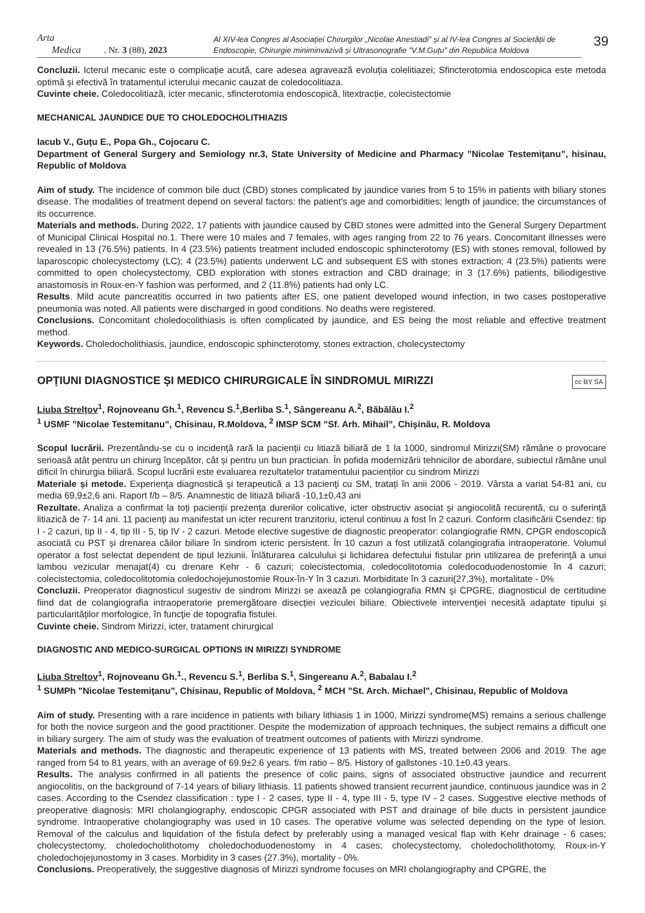Arta
Medica
. Nr. 3 (88), 2023
Al XIV-lea Congres al Asociației Chirurgilor „Nicolae Anestiadi” și al IV-lea Congres al Societății de Endoscopie, Chirurgie miniminvazivă și Ultrasonografie ”V.M.Guțu” din Republica Moldova
39
Concluzii. Icterul mecanic este o complicație acută, care adesea agravează evoluția colelitiazei; Sfincterotomia endoscopica este metoda optimă și efectivă în tratamentul icterului mecanic cauzat de coledocolitiaza.
Cuvinte cheie. Coledocolitiază, icter mecanic, sfincterotomia endoscopică, litextracție, colecistectomie
MECHANICAL JAUNDICE DUE TO CHOLEDOCHOLITHIAZIS
Iacub V., Guțu E., Popa Gh., Cojocaru C.
Department of General Surgery and Semiology nr.3, State University of Medicine and Pharmacy ”Nicolae Testemițanu”, hisinau, Republic of Moldova
Aim of study. The incidence of common bile duct (CBD) stones complicated by jaundice varies from 5 to 15% in patients with biliary stones disease. The modalities of treatment depend on several factors: the patient's age and comorbidities; length of jaundice; the circumstances of its occurrence.
Materials and methods. During 2022, 17 patients with jaundice caused by CBD stones were admitted into the General Surgery Department of Municipal Clinical Hospital no.1. There were 10 males and 7 females, with ages ranging from 22 to 76 years. Concomitant illnesses were revealed in 13 (76.5%) patients. In 4 (23.5%) patients treatment included endoscopic sphincterotomy (ES) with stones removal, followed by laparoscopic cholecystectomy (LC); 4 (23.5%) patients underwent LC and subsequent ES with stones extraction; 4 (23.5%) patients were committed to open cholecystectomy, CBD exploration with stones extraction and CBD drainage; in 3 (17.6%) patients, biliodigestive anastomosis in Roux-en-Y fashion was performed, and 2 (11.8%) patients had only LC.
Results. Mild acute pancreatitis occurred in two patients after ES, one patient developed wound infection, in two cases postoperative pneumonia was noted. All patients were discharged in good conditions. No deaths were registered.
Conclusions. Concomitant choledocolithiasis is often complicated by jaundice, and ES being the most reliable and effective treatment method.
Keywords. Choledocholithiasis, jaundice, endoscopic sphincterotomy, stones extraction, cholecystectomy
OPȚIUNI DIAGNOSTICE ȘI MEDICO CHIRURGICALE ÎN SINDROMUL MIRIZZI cc BY SA
Liuba Strelțov<sup>1</sup>, Rojnoveanu Gh.<sup>1</sup>, Revencu S.<sup>1</sup>,Berliba S.<sup>1</sup>, Sângereanu A.<sup>2</sup>, Băbălău I.<sup>2</sup>
<sup>1</sup> USMF ”Nicolae Testemitanu”, Chisinau, R.Moldova, <sup>2</sup> IMSP SCM ”Sf. Arh. Mihail”, Chişinău, R. Moldova
Scopul lucrării. Prezentându-se cu o incidență rară la pacienții cu litiază biliară de 1 la 1000, sindromul Mirizzi(SM) rămâne o provocare serioasă atât pentru un chirurg începător, cât și pentru un bun practician. În pofida modernizării tehnicilor de abordare, subiectul rămâne unul dificil în chirurgia biliară. Scopul lucrării este evaluarea rezultatelor tratamentului pacienților cu sindrom Mirizzi
Materiale și metode. Experienţa diagnostică şi terapeutică a 13 pacienţi cu SM, tratați în anii 2006 - 2019. Vârsta a variat 54-81 ani, cu media 69,9±2,6 ani. Raport f/b – 8/5. Anamnestic de litiază biliară -10,1±0,43 ani
Rezultate. Analiza a confirmat la toți pacienții prezența durerilor colicative, icter obstructiv asociat și angiocolită recurentă, cu o suferință litiazică de 7- 14 ani. 11 pacienţi au manifestat un icter recurent tranzitoriu, icterul continuu a fost în 2 cazuri. Conform clasificării Csendez: tip I - 2 cazuri, tip II - 4, tip III - 5, tip IV - 2 cazuri. Metode elective sugestive de diagnostic preoperator: colangiografie RMN, CPGR endoscopică asociată cu PST și drenarea căilor biliare în sindrom icteric persistent. În 10 cazuri a fost utilizată colangiografia intraoperatorie. Volumul operator a fost selectat dependent de tipul leziunii. Înlăturarea calculului și lichidarea defectului fistular prin utilizarea de preferinţă a unui lambou vezicular menajat(4) cu drenare Kehr - 6 cazuri; colecistectomia, coledocolitotomia coledocoduodenostomie în 4 cazuri; colecistectomia, coledocolitotomia coledochojejunostomie Roux-în-Y în 3 cazuri. Morbiditate în 3 cazuri(27,3%), mortalitate - 0%
Concluzii. Preoperator diagnosticul sugestiv de sindrom Mirizzi se axează pe colangiografia RMN şi CPGRE, diagnosticul de certitudine fiind dat de colangiografia intraoperatorie premergătoare disecției veziculei biliare. Obiectivele intervenţiei necesită adaptate tipului și particularităţilor morfologice, în funcţie de topografia fistulei.
Cuvinte cheie. Sindrom Mirizzi, icter, tratament chirurgical
DIAGNOSTIC AND MEDICO-SURGICAL OPTIONS IN MIRIZZI SYNDROME
Liuba Streltov<sup>1</sup>, Rojnoveanu Gh.<sup>1</sup>., Revencu S.<sup>1</sup>, Berliba S.<sup>1</sup>, Singereanu A.<sup>2</sup>, Babalau I.<sup>2</sup>
<sup>1</sup> SUMPh "Nicolae Testemițanu", Chisinau, Republic of Moldova, <sup>2</sup> MCH ”St. Arch. Michael", Chisinau, Republic of Moldova
Aim of study. Presenting with a rare incidence in patients with biliary lithiasis 1 in 1000, Mirizzi syndrome(MS) remains a serious challenge for both the novice surgeon and the good practitioner. Despite the modernization of approach techniques, the subject remains a difficult one in biliary surgery. The aim of study was the evaluation of treatment outcomes of patients with Mirizzi syndrome.
Materials and methods. The diagnostic and therapeutic experience of 13 patients with MS, treated between 2006 and 2019. The age ranged from 54 to 81 years, with an average of 69.9±2.6 years. f/m ratio – 8/5. History of gallstones -10.1±0.43 years.
Results. The analysis confirmed in all patients the presence of colic pains, signs of associated obstructive jaundice and recurrent angiocolitis, on the background of 7-14 years of biliary lithiasis. 11 patients showed transient recurrent jaundice, continuous jaundice was in 2 cases. According to the Csendez classification : type I - 2 cases, type II - 4, type III - 5, type IV - 2 cases. Suggestive elective methods of preoperative diagnosis: MRI cholangiography, endoscopic CPGR associated with PST and drainage of bile ducts in persistent jaundice syndrome. Intraoperative cholangiography was used in 10 cases. The operative volume was selected depending on the type of lesion. Removal of the calculus and liquidation of the fistula defect by preferably using a managed vesical flap with Kehr drainage - 6 cases; cholecystectomy, choledocholithotomy choledochoduodenostomy in 4 cases; cholecystectomy, choledocholithotomy, Roux-in-Y choledochojejunostomy in 3 cases. Morbidity in 3 cases (27.3%), mortality - 0%.
Conclusions. Preoperatively, the suggestive diagnosis of Mirizzi syndrome focuses on MRI cholangiography and CPGRE, the